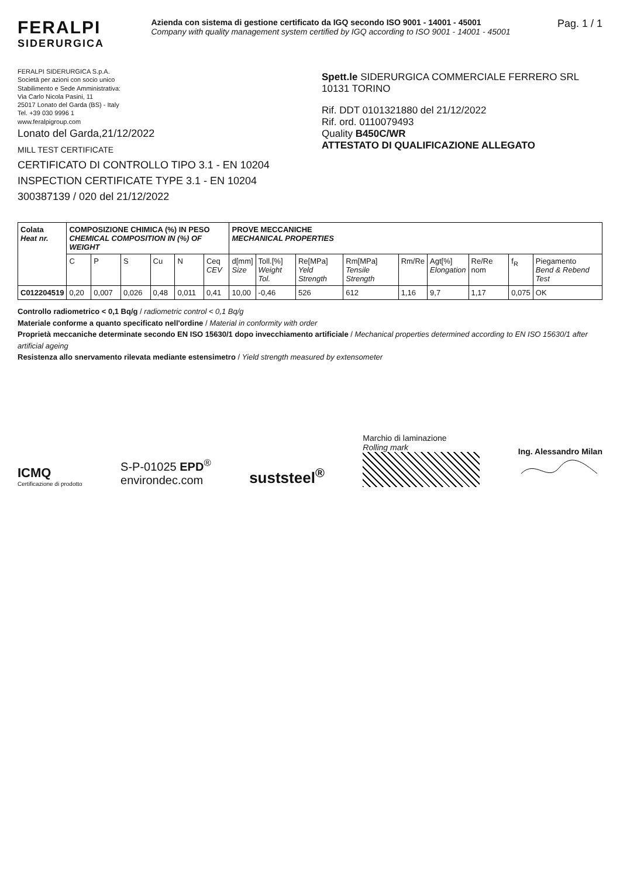FERALPI
SIDERURGICA
Azienda con sistema di gestione certificato da IGQ secondo ISO 9001 - 14001 - 45001
Company with quality management system certified by IGQ according to ISO 9001 - 14001 - 45001
Pag. 1 / 1
FERALPI SIDERURGICA S.p.A.
Società per azioni con socio unico
Stabilimento e Sede Amministrativa:
Via Carlo Nicola Pasini, 11
25017 Lonato del Garda (BS) - Italy
Tel. +39 030 9996 1
www.feralpigroup.com
Lonato del Garda,21/12/2022
MILL TEST CERTIFICATE
CERTIFICATO DI CONTROLLO TIPO 3.1 - EN 10204
INSPECTION CERTIFICATE TYPE 3.1 - EN 10204
300387139 / 020 del 21/12/2022
Spett.le SIDERURGICA COMMERCIALE FERRERO SRL
10131 TORINO
Rif. DDT 0101321880 del 21/12/2022
Rif. ord. 0110079493
Quality B450C/WR
ATTESTATO DI QUALIFICAZIONE ALLEGATO
| Colata Heat nr. | COMPOSIZIONE CHIMICA (%) IN PESO CHEMICAL COMPOSITION IN (%) OF WEIGHT | | | | | | PROVE MECCANICHE MECHANICAL PROPERTIES | | | | | | | | |
| --- | --- | --- | --- | --- | --- | --- | --- | --- | --- | --- | --- | --- | --- | --- | --- |
| | C | P | S | Cu | N | Ceq CEV | d[mm] Size | Toll.[%] Weight Tol. | Re[MPa] Yeld Strength | Rm[MPa] Tensile Strength | Rm/Re | Agt[%] Elongation | Re/Re nom | f<sub>R</sub> | Piegamento Bend & Rebend Test |
| C012204519 | 0,20 | 0,007 | 0,026 | 0,48 | 0,011 | 0,41 | 10,00 | -0,46 | 526 | 612 | 1,16 | 9,7 | 1,17 | 0,075 | OK |
Controllo radiometrico < 0,1 Bq/g / radiometric control < 0,1 Bq/g
Materiale conforme a quanto specificato nell'ordine / Material in conformity with order
Proprietà meccaniche determinate secondo EN ISO 15630/1 dopo invecchiamento artificiale / Mechanical properties determined according to EN ISO 15630/1 after artificial ageing
Resistenza allo snervamento rilevata mediante estensimetro / Yield strength measured by extensometer
ICMQ
Certificazione di prodotto
S-P-01025 EPD<sup>®</sup>
environdec.com
suststeel<sup>®</sup>
Marchio di laminazione
Rolling mark
Ing. Alessandro Milan